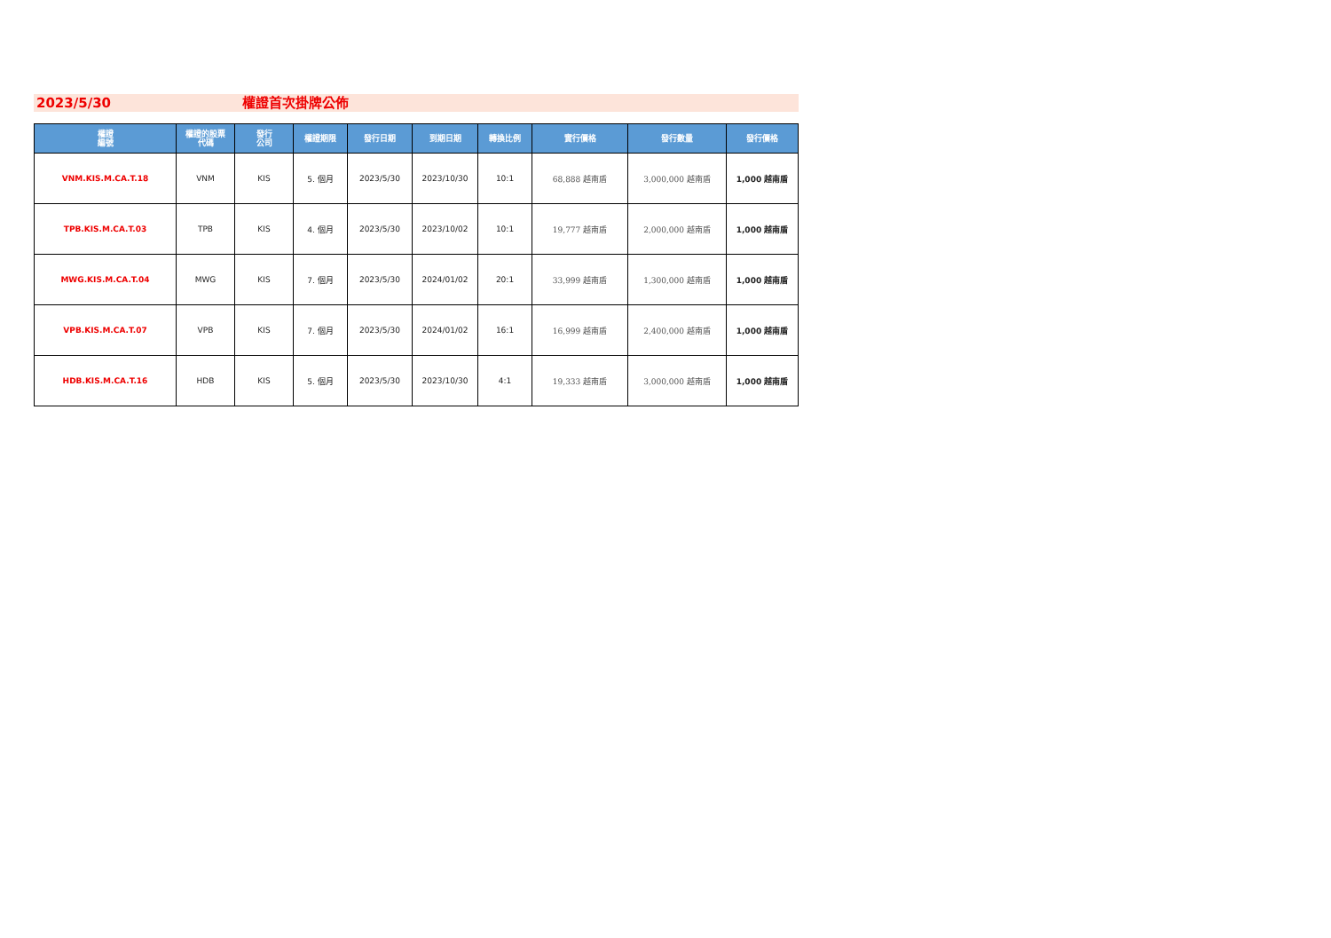2023/5/30 權證首次掛牌公佈
| 權證 編號 | 權證的股票 代碼 | 發行 公司 | 權證期限 | 發行日期 | 到期日期 | 轉換比例 | 實行價格 | 發行數量 | 發行價格 |
| --- | --- | --- | --- | --- | --- | --- | --- | --- | --- |
| VNM.KIS.M.CA.T.18 | VNM | KIS | 5. 個月 | 2023/5/30 | 2023/10/30 | 10:1 | 68,888 越南盾 | 3,000,000 越南盾 | 1,000 越南盾 |
| TPB.KIS.M.CA.T.03 | TPB | KIS | 4. 個月 | 2023/5/30 | 2023/10/02 | 10:1 | 19,777 越南盾 | 2,000,000 越南盾 | 1,000 越南盾 |
| MWG.KIS.M.CA.T.04 | MWG | KIS | 7. 個月 | 2023/5/30 | 2024/01/02 | 20:1 | 33,999 越南盾 | 1,300,000 越南盾 | 1,000 越南盾 |
| VPB.KIS.M.CA.T.07 | VPB | KIS | 7. 個月 | 2023/5/30 | 2024/01/02 | 16:1 | 16,999 越南盾 | 2,400,000 越南盾 | 1,000 越南盾 |
| HDB.KIS.M.CA.T.16 | HDB | KIS | 5. 個月 | 2023/5/30 | 2023/10/30 | 4:1 | 19,333 越南盾 | 3,000,000 越南盾 | 1,000 越南盾 |